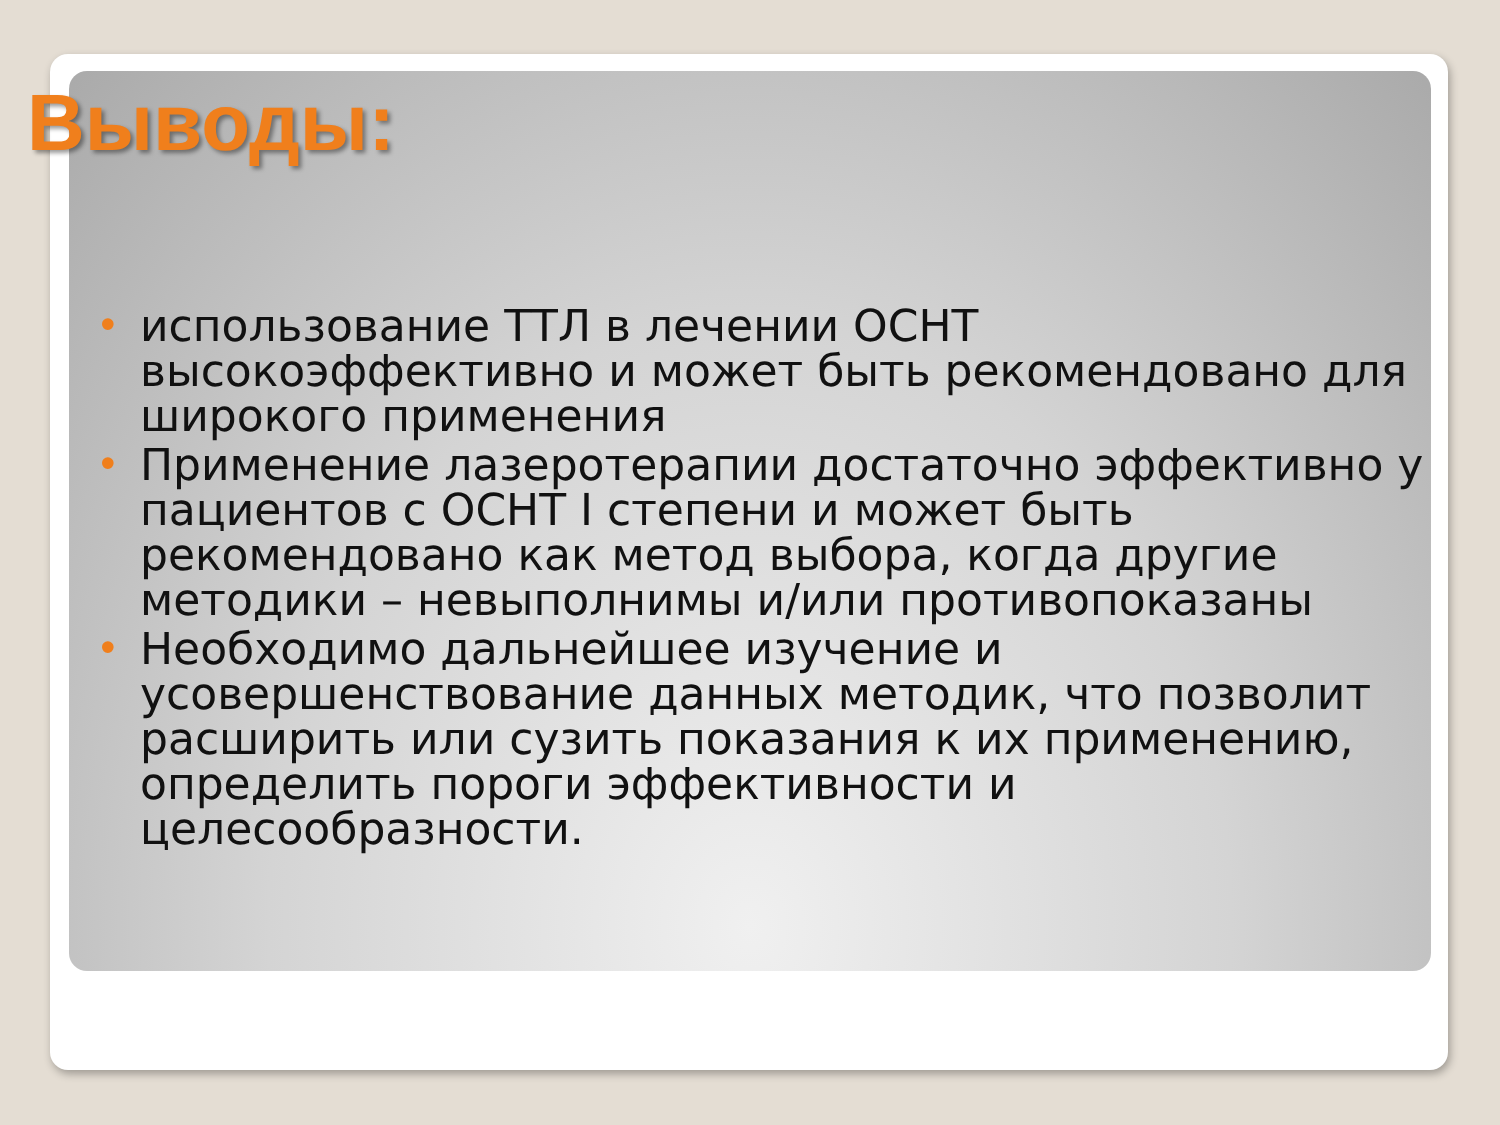Выводы:
• использование ТТЛ в лечении ОСНТ высокоэффективно и может быть рекомендовано для широкого применения
• Применение лазеротерапии достаточно эффективно у пациентов с ОСНТ I степени и может быть рекомендовано как метод выбора, когда другие методики – невыполнимы и/или противопоказаны
• Необходимо дальнейшее изучение и усовершенствование данных методик, что позволит расширить или сузить показания к их применению, определить пороги эффективности и целесообразности.